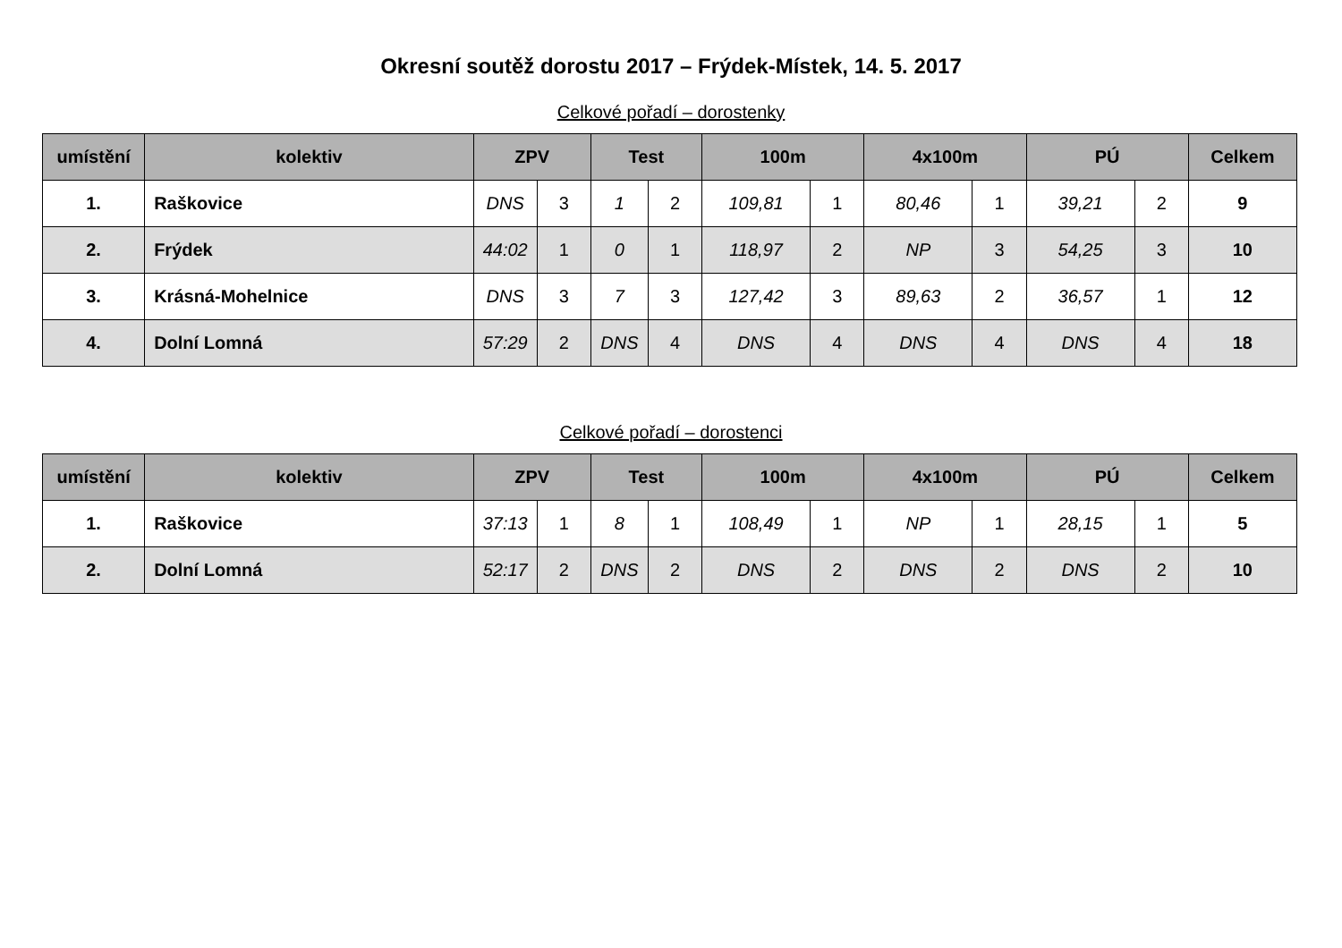Okresní soutěž dorostu 2017 – Frýdek-Místek, 14. 5. 2017
Celkové pořadí – dorostenky
| umístění | kolektiv | ZPV | | Test | | 100m | | 4x100m | | PÚ | | Celkem |
| --- | --- | --- | --- | --- | --- | --- | --- | --- | --- | --- | --- | --- |
| 1. | Raškovice | DNS | 3 | 1 | 2 | 109,81 | 1 | 80,46 | 1 | 39,21 | 2 | 9 |
| 2. | Frýdek | 44:02 | 1 | 0 | 1 | 118,97 | 2 | NP | 3 | 54,25 | 3 | 10 |
| 3. | Krásná-Mohelnice | DNS | 3 | 7 | 3 | 127,42 | 3 | 89,63 | 2 | 36,57 | 1 | 12 |
| 4. | Dolní Lomná | 57:29 | 2 | DNS | 4 | DNS | 4 | DNS | 4 | DNS | 4 | 18 |
Celkové pořadí – dorostenci
| umístění | kolektiv | ZPV | | Test | | 100m | | 4x100m | | PÚ | | Celkem |
| --- | --- | --- | --- | --- | --- | --- | --- | --- | --- | --- | --- | --- |
| 1. | Raškovice | 37:13 | 1 | 8 | 1 | 108,49 | 1 | NP | 1 | 28,15 | 1 | 5 |
| 2. | Dolní Lomná | 52:17 | 2 | DNS | 2 | DNS | 2 | DNS | 2 | DNS | 2 | 10 |